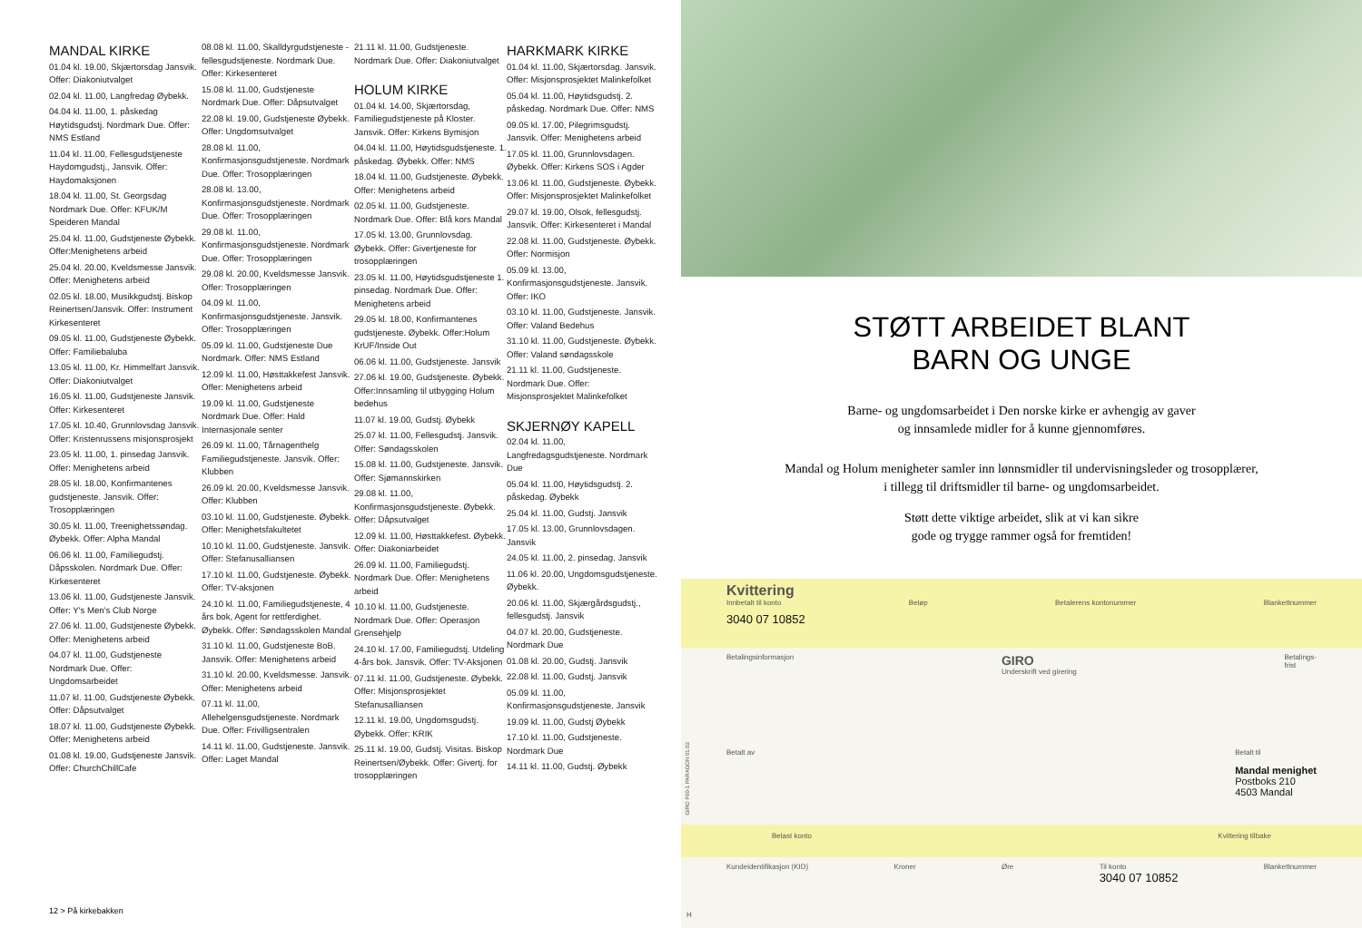MANDAL KIRKE
01.04 kl. 19.00, Skjærtorsdag Jansvik. Offer: Diakoniutvalget
02.04 kl. 11.00, Langfredag Øybekk.
04.04 kl. 11.00, 1. påskedag Høytidsgudstj. Nordmark Due. Offer: NMS Estland
11.04 kl. 11.00, Fellesgudstjeneste Haydomgudstj., Jansvik. Offer: Haydomaksjonen
18.04 kl. 11.00, St. Georgsdag Nordmark Due. Offer: KFUK/M Speideren Mandal
25.04 kl. 11.00, Gudstjeneste Øybekk. Offer:Menighetens arbeid
25.04 kl. 20.00, Kveldsmesse Jansvik. Offer: Menighetens arbeid
02.05 kl. 18.00, Musikkgudstj. Biskop Reinertsen/Jansvik. Offer: Instrument Kirkesenteret
09.05 kl. 11.00, Gudstjeneste Øybekk. Offer: Familiebaluba
13.05 kl. 11.00, Kr. Himmelfart Jansvik. Offer: Diakoniutvalget
16.05 kl. 11.00, Gudstjeneste Jansvik. Offer: Kirkesenteret
17.05 kl. 10.40, Grunnlovsdag Jansvik. Offer: Kristenrussens misjonsprosjekt
23.05 kl. 11.00, 1. pinsedag Jansvik. Offer: Menighetens arbeid
28.05 kl. 18.00, Konfirmantenes gudstjeneste. Jansvik. Offer: Trosopplæringen
30.05 kl. 11.00, Treenighetssøndag. Øybekk. Offer: Alpha Mandal
06.06 kl. 11.00, Familiegudstj. Dåpsskolen. Nordmark Due. Offer: Kirkesenteret
13.06 kl. 11.00, Gudstjeneste Jansvik. Offer: Y's Men's Club Norge
27.06 kl. 11.00, Gudstjeneste Øybekk. Offer: Menighetens arbeid
04.07 kl. 11.00, Gudstjeneste Nordmark Due. Offer: Ungdomsarbeidet
11.07 kl. 11.00, Gudstjeneste Øybekk. Offer: Dåpsutvalget
18.07 kl. 11.00, Gudstjeneste Øybekk. Offer: Menighetens arbeid
01.08 kl. 19.00, Gudstjeneste Jansvik. Offer: ChurchChillCafe
08.08 kl. 11.00, Skalldyrgudstjeneste - fellesgudstjeneste. Nordmark Due. Offer: Kirkesenteret
15.08 kl. 11.00, Gudstjeneste Nordmark Due. Offer: Dåpsutvalget
22.08 kl. 19.00, Gudstjeneste Øybekk. Offer: Ungdomsutvalget
28.08 kl. 11.00, Konfirmasjonsgudstjeneste. Nordmark Due. Offer: Trosopplæringen
28.08 kl. 13.00, Konfirmasjonsgudstjeneste. Nordmark Due. Offer: Trosopplæringen
29.08 kl. 11.00, Konfirmasjonsgudstjeneste. Nordmark Due. Offer: Trosopplæringen
29.08 kl. 20.00, Kveldsmesse Jansvik. Offer: Trosopplæringen
04.09 kl. 11.00, Konfirmasjonsgudstjeneste. Jansvik. Offer: Trosopplæringen
05.09 kl. 11.00, Gudstjeneste Due Nordmark. Offer: NMS Estland
12.09 kl. 11.00, Høsttakkefest Jansvik. Offer: Menighetens arbeid
19.09 kl. 11.00, Gudstjeneste Nordmark Due. Offer: Hald Internasjonale senter
26.09 kl. 11.00, Tårnagenthelg Familiegudstjeneste. Jansvik. Offer: Klubben
26.09 kl. 20.00, Kveldsmesse Jansvik. Offer: Klubben
03.10 kl. 11.00, Gudstjeneste. Øybekk. Offer: Menighetsfakultetet
10.10 kl. 11.00, Gudstjeneste. Jansvik. Offer: Stefanusalliansen
17.10 kl. 11.00, Gudstjeneste. Øybekk. Offer: TV-aksjonen
24.10 kl. 11.00, Familiegudstjeneste, 4 års bok, Agent for rettferdighet. Øybekk. Offer: Søndagsskolen Mandal
31.10 kl. 11.00, Gudstjeneste BoB. Jansvik. Offer: Menighetens arbeid
31.10 kl. 20.00, Kveldsmesse. Jansvik. Offer: Menighetens arbeid
07.11 kl. 11.00, Allehelgensgudstjeneste. Nordmark Due. Offer: Frivilligsentralen
14.11 kl. 11.00, Gudstjeneste. Jansvik. Offer: Laget Mandal
21.11 kl. 11.00, Gudstjeneste. Nordmark Due. Offer: Diakoniutvalget
HOLUM KIRKE
01.04 kl. 14.00, Skjærtorsdag, Familiegudstjeneste på Kloster. Jansvik. Offer: Kirkens Bymisjon
04.04 kl. 11.00, Høytidsgudstjeneste. 1. påskedag. Øybekk. Offer: NMS
18.04 kl. 11.00, Gudstjeneste. Øybekk. Offer: Menighetens arbeid
02.05 kl. 11.00, Gudstjeneste. Nordmark Due. Offer: Blå kors Mandal
17.05 kl. 13.00, Grunnlovsdag. Øybekk. Offer: Givertjeneste for trosopplæringen
23.05 kl. 11.00, Høytidsgudstjeneste 1. pinsedag. Nordmark Due. Offer: Menighetens arbeid
29.05 kl. 18.00, Konfirmantenes gudstjeneste. Øybekk. Offer:Holum KrUF/Inside Out
06.06 kl. 11.00, Gudstjeneste. Jansvik
27.06 kl. 19.00, Gudstjeneste. Øybekk. Offer:Innsamling til utbygging Holum bedehus
11.07 kl. 19.00, Gudstj. Øybekk
25.07 kl. 11.00, Fellesgudstj. Jansvik. Offer: Søndagsskolen
15.08 kl. 11.00, Gudstjeneste. Jansvik. Offer: Sjømannskirken
29.08 kl. 11.00, Konfirmasjonsgudstjeneste. Øybekk. Offer: Dåpsutvalget
12.09 kl. 11.00, Høsttakkefest. Øybekk. Offer: Diakoniarbeidet
26.09 kl. 11.00, Familiegudstj. Nordmark Due. Offer: Menighetens arbeid
10.10 kl. 11.00, Gudstjeneste. Nordmark Due. Offer: Operasjon Grensehjelp
24.10 kl. 17.00, Familiegudstj. Utdeling 4-års bok. Jansvik. Offer: TV-Aksjonen
07.11 kl. 11.00, Gudstjeneste. Øybekk. Offer: Misjonsprosjektet Stefanusalliansen
12.11 kl. 19.00, Ungdomsgudstj. Øybekk. Offer: KRIK
25.11 kl. 19.00, Gudstj. Visitas. Biskop Reinertsen/Øybekk. Offer: Givertj. for trosopplæringen
HARKMARK KIRKE
01.04 kl. 11.00, Skjærtorsdag. Jansvik. Offer: Misjonsprosjektet Malinkefolket
05.04 kl. 11.00, Høytidsgudstj. 2. påskedag. Nordmark Due. Offer: NMS
09.05 kl. 17.00, Pilegrimsgudstj. Jansvik. Offer: Menighetens arbeid
17.05 kl. 11.00, Grunnlovsdagen. Øybekk. Offer: Kirkens SOS i Agder
13.06 kl. 11.00, Gudstjeneste. Øybekk. Offer: Misjonsprosjektet Malinkefolket
29.07 kl. 19.00, Olsok, fellesgudstj. Jansvik. Offer: Kirkesenteret i Mandal
22.08 kl. 11.00, Gudstjeneste. Øybekk. Offer: Normisjon
05.09 kl. 13.00, Konfirmasjonsgudstjeneste. Jansvik. Offer: IKO
03.10 kl. 11.00, Gudstjeneste. Jansvik. Offer: Valand Bedehus
31.10 kl. 11.00, Gudstjeneste. Øybekk. Offer: Valand søndagsskole
21.11 kl. 11.00, Gudstjeneste. Nordmark Due. Offer: Misjonsprosjektet Malinkefolket
SKJERNØY KAPELL
02.04 kl. 11.00, Langfredagsgudstjeneste. Nordmark Due
05.04 kl. 11.00, Høytidsgudstj. 2. påskedag. Øybekk
25.04 kl. 11.00, Gudstj. Jansvik
17.05 kl. 13.00, Grunnlovsdagen. Jansvik
24.05 kl. 11.00, 2. pinsedag. Jansvik
11.06 kl. 20.00, Ungdomsgudstjeneste. Øybekk.
20.06 kl. 11.00, Skjærgårdsgudstj., fellesgudstj. Jansvik
04.07 kl. 20.00, Gudstjeneste. Nordmark Due
01.08 kl. 20.00, Gudstj. Jansvik
22.08 kl. 11.00, Gudstj. Jansvik
05.09 kl. 11.00, Konfirmasjonsgudstjeneste. Jansvik
19.09 kl. 11.00, Gudstj Øybekk
17.10 kl. 11.00, Gudstjeneste. Nordmark Due
14.11 kl. 11.00, Gudstj. Øybekk
12 > På kirkebakken
STØTT ARBEIDET BLANT
BARN OG UNGE
Barne- og ungdomsarbeidet i Den norske kirke er avhengig av gaver
og innsamlede midler for å kunne gjennomføres.
Mandal og Holum menigheter samler inn lønnsmidler til undervisningsleder og trosopplærer,
i tillegg til driftsmidler til barne- og ungdomsarbeidet.
Støtt dette viktige arbeidet, slik at vi kan sikre
gode og trygge rammer også for fremtiden!
Kvittering
Innbetalt til konto Beløp Betalerens kontonummer Blankettnummer
3040 07 10852
Betalingsinformasjon GIRO
Underskrift ved girering Betalings-
frist
Betalt av Betalt til
Mandal menighet
Postboks 210
4503 Mandal
Belast konto Kvittering tilbake
Kundeidentifikasjon (KID) Kroner Øre Til konto
3040 07 10852 Blankettnummer
H
GIRO F60-1 PARAGON 01.02